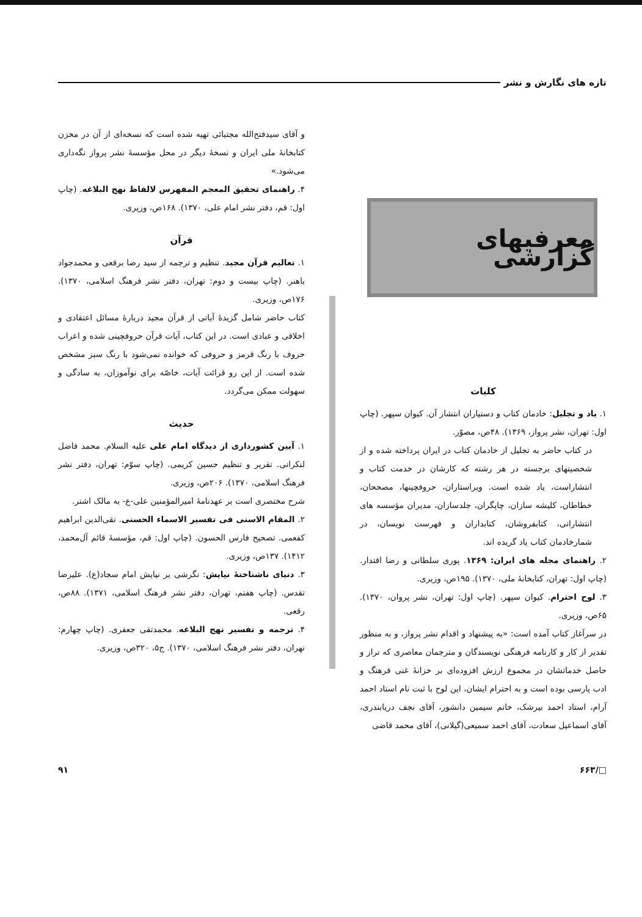تازه های نگارش و نشر
معرفیهای گزارشی
کلیات
۱. یاد و تجلیل: خادمان کتاب و دستیاران انتشار آن. کیوان سپهر. (چاپ اول: تهران، نشر پرواز، ۱۳۶۹). ۴۸ص، مصوّر.
در کتاب حاضر به تجلیل از خادمان کتاب در ایران پرداخته شده و از شخصیتهای برجسته در هر رشته که کارشان در خدمت کتاب و انتشاراست، یاد شده است. ویراستاران، حروفچینها، مصححان، خطاطان، کلیشه سازان، چاپگران، جلدسازان، مدیران مؤسسه های انتشاراتی، کتابفروشان، کتابداران و فهرست نویسان، در شمارخادمان کتاب یاد گریده اند.
۲. راهنمای مجله های ایران: ۱۳۶۹. پوری سلطانی و رضا اقتدار. (چاپ اول: تهران، کتابخانهٔ ملی، ۱۳۷۰). ۱۹۵ص، وزیری.
۳. لوح احترام. کیوان سپهر. (چاپ اول: تهران، نشر پروان، ۱۳۷۰). ۶۵ص، وزیری.
در سرآغاز کتاب آمده است: «به پیشنهاد و اقدام نشر پرواز، و به منظور تقدیر از کار و کارنامه فرهنگی نویسندگان و مترجمان معاصری که تراز و حاصل خدماتشان در مجموع ارزش افزوده‌ای بر خزانهٔ غنی فرهنگ و ادب پارسی بوده است و به احترام ایشان، این لوح با ثبت نام استاد احمد آرام، استاد احمد بیرشک، خانم سیمین دانشور، آقای نجف دریابندری، آقای اسماعیل سعادت، آقای احمد سمیعی(گیلانی)، آقای محمد قاضی
و آقای سیدفتح‌الله مجتبائی تهیه شده است که نسخه‌ای از آن در مخزن کتابخانهٔ ملی ایران و نسخهٔ دیگر در محل مؤسسهٔ نشر پرواز نگه‌داری می‌شود.»
۴. راهنمای تحقیق المعجم المفهرس لالفاظ نهج البلاغه. (چاپ اول: قم، دفتر نشر امام علی، ۱۳۷۰). ۱۶۸ص، وزیری.
قرآن
۱. تعالیم قرآن مجید. تنظیم و ترجمه از سید رضا برقعی و محمدجواد باهنر. (چاپ بیست و دوم: تهران، دفتر نشر فرهنگ اسلامی، ۱۳۷۰). ۱۷۶ص، وزیری.
کتاب حاضر شامل گزیدهٔ آیاتی از قرآن مجید دربارهٔ مسائل اعتقادی و اخلاقی و عبادی است. در این کتاب، آیات قرآن حروفچینی شده و اعراب حروف با رنگ قرمز و حروفی که خوانده نمی‌شود با رنگ سبز مشخص شده است. از این رو قرائت آیات، خاصّه برای نوآموزان، به سادگی و سهولت ممکن می‌گردد.
حدیث
۱. آیین کشورداری از دیدگاه امام علی علیه السلام. محمد فاضل لنکرانی. تقریر و تنظیم حسین کریمی. (چاپ سوّم: تهران، دفتر نشر فرهنگ اسلامی، ۱۳۷۰). ۲۰۶ص، وزیری.
شرح مختصری است بر عهدنامهٔ امیرالمؤمنین علی-ع- به مالک اشتر.
۲. المقام الاسنی فی تفسیر الاسماء الحسنی. تقی‌الدین ابراهیم کفعمی. تصحیح فارس الحسون. (چاپ اول: قم، مؤسسهٔ قائم آل‌محمد، ۱۴۱۲). ۱۳۷ص، وزیری.
۳. دنیای ناشناختهٔ نیایش: نگرشی بر نیایش امام سجاد(ع). علیرضا تقدس. (چاپ هفتم، تهران، دفتر نشر فرهنگ اسلامی، ۱۳۷۱). ۸۸ص، رقعی.
۴. ترجمه و تفسیر نهج البلاغه. محمدتقی جعفری. (چاپ چهارم: تهران، دفتر نشر فرهنگ اسلامی، ۱۳۷۰). ج۵، ۳۲۰ص، وزیری.
□/۶۶۳ ۹۱